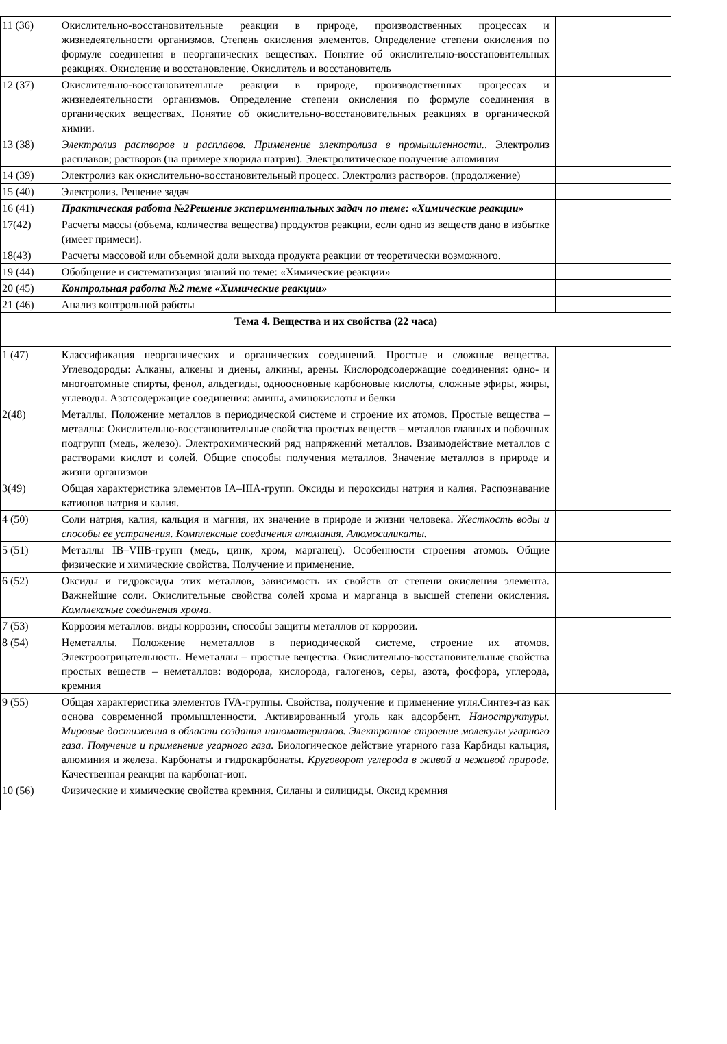| 11 (36) | Окислительно-восстановительные реакции в природе, производственных процессах и жизнедеятельности организмов. Степень окисления элементов. Определение степени окисления по формуле соединения в неорганических веществах. Понятие об окислительно-восстановительных реакциях. Окисление и восстановление. Окислитель и восстановитель | | |
| 12 (37) | Окислительно-восстановительные реакции в природе, производственных процессах и жизнедеятельности организмов. Определение степени окисления по формуле соединения в органических веществах. Понятие об окислительно-восстановительных реакциях в органической химии. | | |
| 13 (38) | Электролиз растворов и расплавов. Применение электролиза в промышленности. . Электролиз расплавов; растворов (на примере хлорида натрия). Электролитическое получение алюминия | | |
| 14 (39) | Электролиз как окислительно-восстановительный процесс. Электролиз растворов. (продолжение) | | |
| 15 (40) | Электролиз. Решение задач | | |
| 16 (41) | Практическая работа №2Решение экспериментальных задач по теме: «Химические реакции» | | |
| 17(42) | Расчеты массы (объема, количества вещества) продуктов реакции, если одно из веществ дано в избытке (имеет примеси). | | |
| 18(43) | Расчеты массовой или объемной доли выхода продукта реакции от теоретически возможного. | | |
| 19 (44) | Обобщение и систематизация знаний по теме: «Химические реакции» | | |
| 20 (45) | Контрольная работа №2 теме «Химические реакции» | | |
| 21 (46) | Анализ контрольной работы | | |
| Тема 4. Вещества и их свойства (22 часа) | | | |
| 1 (47) | Классификация неорганических и органических соединений. Простые и сложные вещества. Углеводороды: Алканы, алкены и диены, алкины, арены. Кислородсодержащие соединения: одно- и многоатомные спирты, фенол, альдегиды, одноосновные карбоновые кислоты, сложные эфиры, жиры, углеводы. Азотсодержащие соединения: амины, аминокислоты и белки | | |
| 2(48) | Металлы. Положение металлов в периодической системе и строение их атомов. Простые вещества – металлы: Окислительно-восстановительные свойства простых веществ – металлов главных и побочных подгрупп (медь, железо). Электрохимический ряд напряжений металлов. Взаимодействие металлов с растворами кислот и солей. Общие способы получения металлов. Значение металлов в природе и жизни организмов | | |
| 3(49) | Общая характеристика элементов IA–IIIA-групп. Оксиды и пероксиды натрия и калия. Распознавание катионов натрия и калия. | | |
| 4 (50) | Соли натрия, калия, кальция и магния, их значение в природе и жизни человека. Жесткость воды и способы ее устранения. Комплексные соединения алюминия. Алюмосиликаты. | | |
| 5 (51) | Металлы IB–VIIB-групп (медь, цинк, хром, марганец). Особенности строения атомов. Общие физические и химические свойства. Получение и применение. | | |
| 6 (52) | Оксиды и гидроксиды этих металлов, зависимость их свойств от степени окисления элемента. Важнейшие соли. Окислительные свойства солей хрома и марганца в высшей степени окисления. Комплексные соединения хрома . | | |
| 7 (53) | Коррозия металлов: виды коррозии, способы защиты металлов от коррозии. | | |
| 8 (54) | Неметаллы. Положение неметаллов в периодической системе, строение их атомов. Электроотрицательность. Неметаллы – простые вещества. Окислительно-восстановительные свойства простых веществ – неметаллов: водорода, кислорода, галогенов, серы, азота, фосфора, углерода, кремния | | |
| 9 (55) | Общая характеристика элементов IVA-группы. Свойства, получение и применение угля.Синтез-газ как основа современной промышленности. Активированный уголь как адсорбент. Наноструктуры. Мировые достижения в области создания наноматериалов. Электронное строение молекулы угарного газа. Получение и применение угарного газа. Биологическое действие угарного газа Карбиды кальция, алюминия и железа. Карбонаты и гидрокарбонаты. Круговорот углерода в живой и неживой природе. Качественная реакция на карбонат-ион. | | |
| 10 (56) | Физические и химические свойства кремния. Силаны и силициды. Оксид кремния | | |